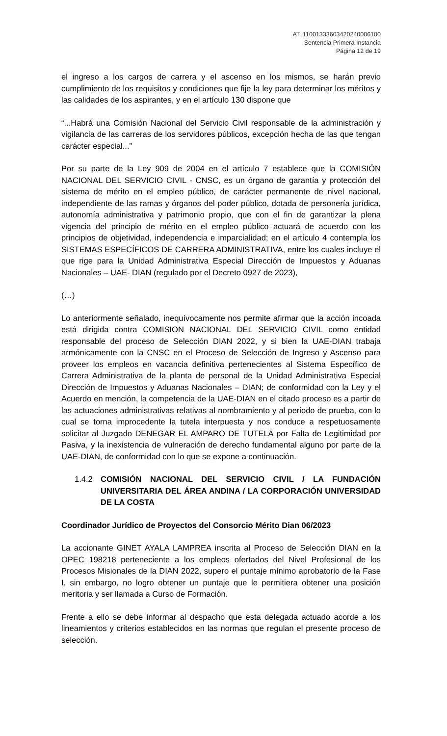AT. 11001333603420240006100
Sentencia Primera Instancia
Página 12 de 19
el ingreso a los cargos de carrera y el ascenso en los mismos, se harán previo cumplimiento de los requisitos y condiciones que fije la ley para determinar los méritos y las calidades de los aspirantes, y en el artículo 130 dispone que
“...Habrá una Comisión Nacional del Servicio Civil responsable de la administración y vigilancia de las carreras de los servidores públicos, excepción hecha de las que tengan carácter especial...”
Por su parte de la Ley 909 de 2004 en el artículo 7 establece que la COMISIÓN NACIONAL DEL SERVICIO CIVIL - CNSC, es un órgano de garantía y protección del sistema de mérito en el empleo público, de carácter permanente de nivel nacional, independiente de las ramas y órganos del poder público, dotada de personería jurídica, autonomía administrativa y patrimonio propio, que con el fin de garantizar la plena vigencia del principio de mérito en el empleo público actuará de acuerdo con los principios de objetividad, independencia e imparcialidad; en el artículo 4 contempla los SISTEMAS ESPECÍFICOS DE CARRERA ADMINISTRATIVA, entre los cuales incluye el que rige para la Unidad Administrativa Especial Dirección de Impuestos y Aduanas Nacionales – UAE- DIAN (regulado por el Decreto 0927 de 2023),
(…)
Lo anteriormente señalado, inequívocamente nos permite afirmar que la acción incoada está dirigida contra COMISION NACIONAL DEL SERVICIO CIVIL como entidad responsable del proceso de Selección DIAN 2022, y si bien la UAE-DIAN trabaja armónicamente con la CNSC en el Proceso de Selección de Ingreso y Ascenso para proveer los empleos en vacancia definitiva pertenecientes al Sistema Específico de Carrera Administrativa de la planta de personal de la Unidad Administrativa Especial Dirección de Impuestos y Aduanas Nacionales – DIAN; de conformidad con la Ley y el Acuerdo en mención, la competencia de la UAE-DIAN en el citado proceso es a partir de las actuaciones administrativas relativas al nombramiento y al periodo de prueba, con lo cual se torna improcedente la tutela interpuesta y nos conduce a respetuosamente solicitar al Juzgado DENEGAR EL AMPARO DE TUTELA por Falta de Legitimidad por Pasiva, y la inexistencia de vulneración de derecho fundamental alguno por parte de la UAE-DIAN, de conformidad con lo que se expone a continuación.
1.4.2 COMISIÓN NACIONAL DEL SERVICIO CIVIL / LA FUNDACIÓN UNIVERSITARIA DEL ÁREA ANDINA / LA CORPORACIÓN UNIVERSIDAD DE LA COSTA
Coordinador Jurídico de Proyectos del Consorcio Mérito Dian 06/2023
La accionante GINET AYALA LAMPREA inscrita al Proceso de Selección DIAN en la OPEC 198218 perteneciente a los empleos ofertados del Nivel Profesional de los Procesos Misionales de la DIAN 2022, supero el puntaje mínimo aprobatorio de la Fase I, sin embargo, no logro obtener un puntaje que le permitiera obtener una posición meritoria y ser llamada a Curso de Formación.
Frente a ello se debe informar al despacho que esta delegada actuado acorde a los lineamientos y criterios establecidos en las normas que regulan el presente proceso de selección.